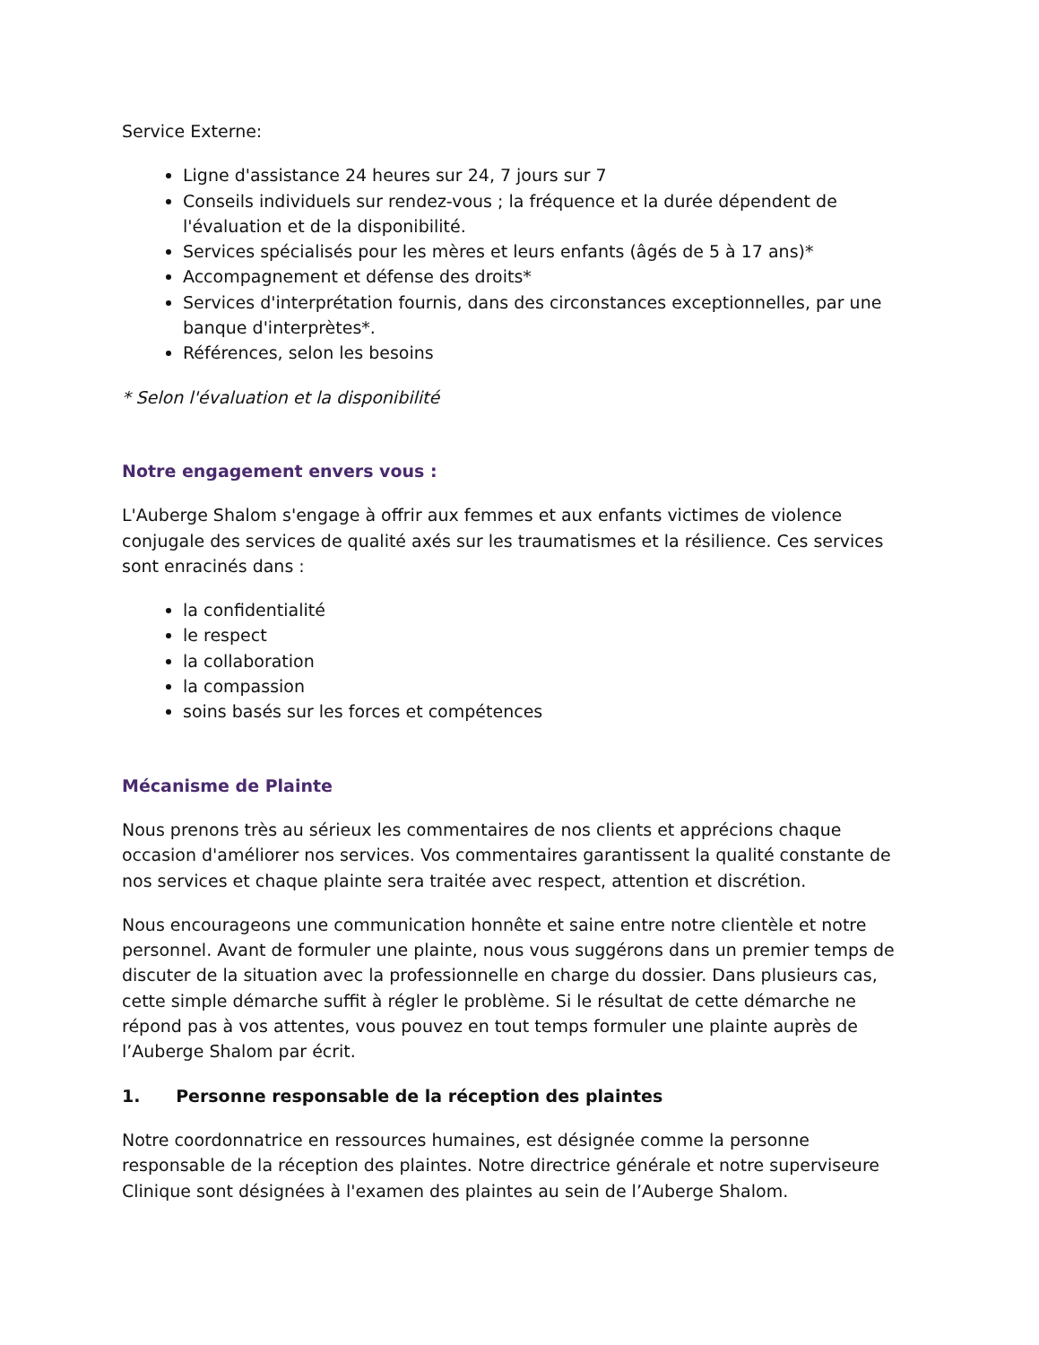Service Externe:
Ligne d'assistance 24 heures sur 24, 7 jours sur 7
Conseils individuels sur rendez-vous ; la fréquence et la durée dépendent de l'évaluation et de la disponibilité.
Services spécialisés pour les mères et leurs enfants (âgés de 5 à 17 ans)*
Accompagnement et défense des droits*
Services d'interprétation fournis, dans des circonstances exceptionnelles, par une banque d'interprètes*.
Références, selon les besoins
* Selon l'évaluation et la disponibilité
Notre engagement envers vous :
L'Auberge Shalom s'engage à offrir aux femmes et aux enfants victimes de violence conjugale des services de qualité axés sur les traumatismes et la résilience. Ces services sont enracinés dans :
la confidentialité
le respect
la collaboration
la compassion
soins basés sur les forces et compétences
Mécanisme de Plainte
Nous prenons très au sérieux les commentaires de nos clients et apprécions chaque occasion d'améliorer nos services. Vos commentaires garantissent la qualité constante de nos services et chaque plainte sera traitée avec respect, attention et discrétion.
Nous encourageons une communication honnête et saine entre notre clientèle et notre personnel. Avant de formuler une plainte, nous vous suggérons dans un premier temps de discuter de la situation avec la professionnelle en charge du dossier. Dans plusieurs cas, cette simple démarche suffit à régler le problème. Si le résultat de cette démarche ne répond pas à vos attentes, vous pouvez en tout temps formuler une plainte auprès de l’Auberge Shalom par écrit.
1. Personne responsable de la réception des plaintes
Notre coordonnatrice en ressources humaines, est désignée comme la personne responsable de la réception des plaintes. Notre directrice générale et notre superviseure Clinique sont désignées à l'examen des plaintes au sein de l’Auberge Shalom.